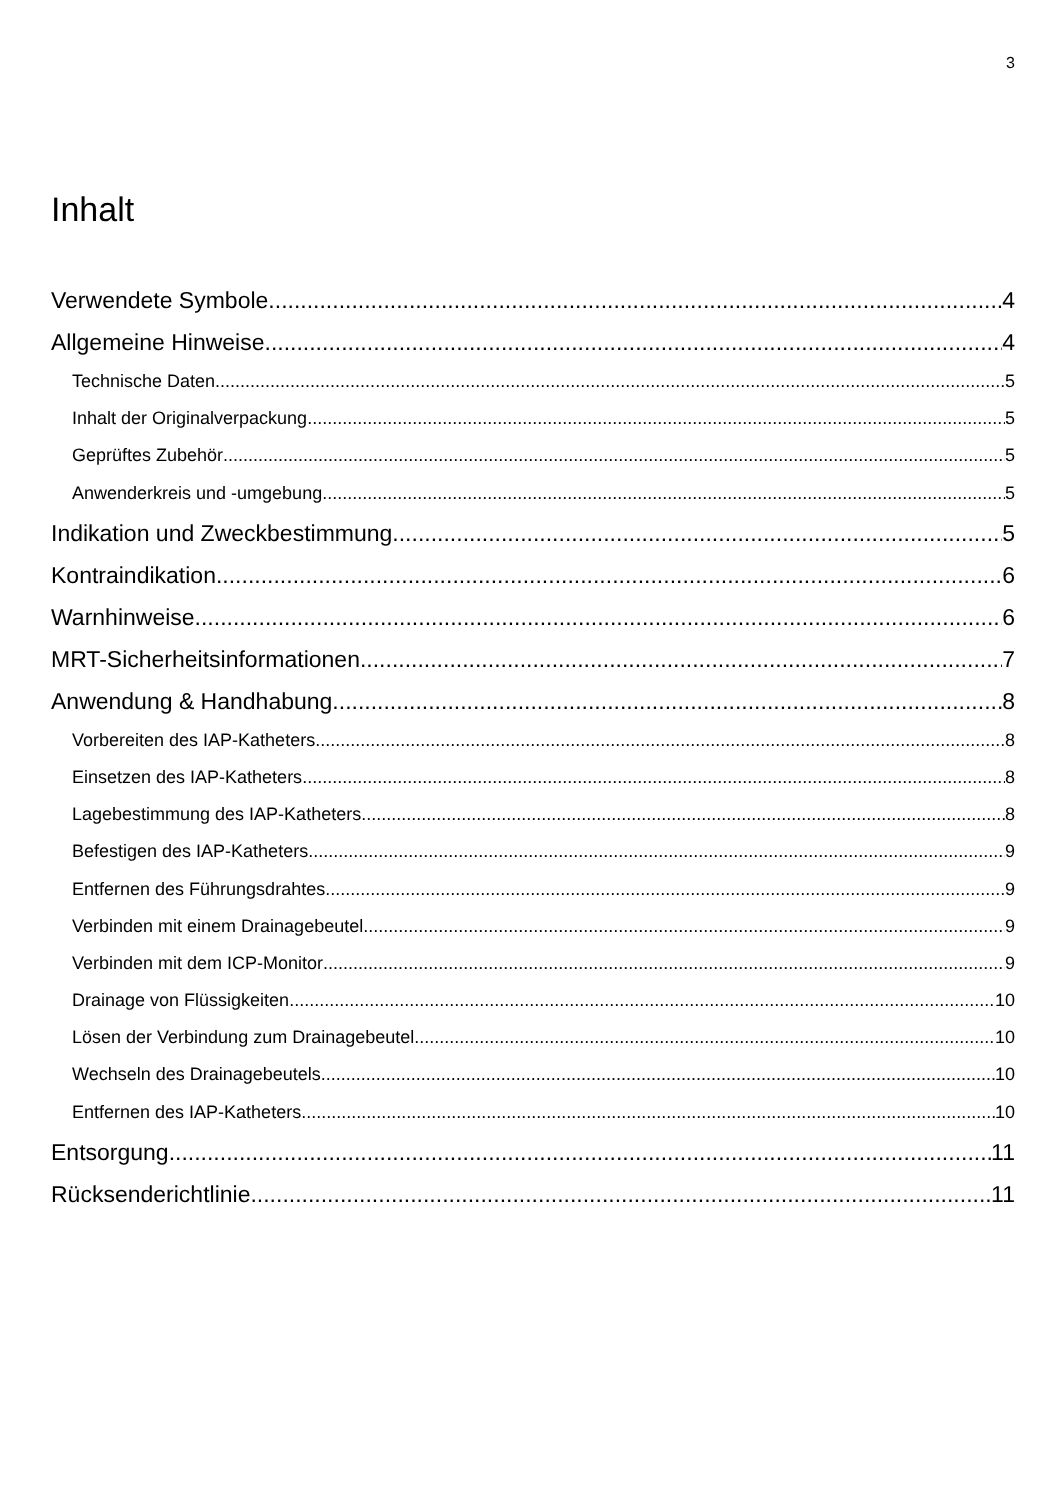3
Inhalt
Verwendete Symbole 4
Allgemeine Hinweise 4
Technische Daten 5
Inhalt der Originalverpackung 5
Geprüftes Zubehör 5
Anwenderkreis und -umgebung 5
Indikation und Zweckbestimmung 5
Kontraindikation 6
Warnhinweise 6
MRT-Sicherheitsinformationen 7
Anwendung & Handhabung 8
Vorbereiten des IAP-Katheters 8
Einsetzen des IAP-Katheters 8
Lagebestimmung des IAP-Katheters 8
Befestigen des IAP-Katheters 9
Entfernen des Führungsdrahtes 9
Verbinden mit einem Drainagebeutel 9
Verbinden mit dem ICP-Monitor 9
Drainage von Flüssigkeiten 10
Lösen der Verbindung zum Drainagebeutel 10
Wechseln des Drainagebeutels 10
Entfernen des IAP-Katheters 10
Entsorgung 11
Rücksenderichtlinie 11